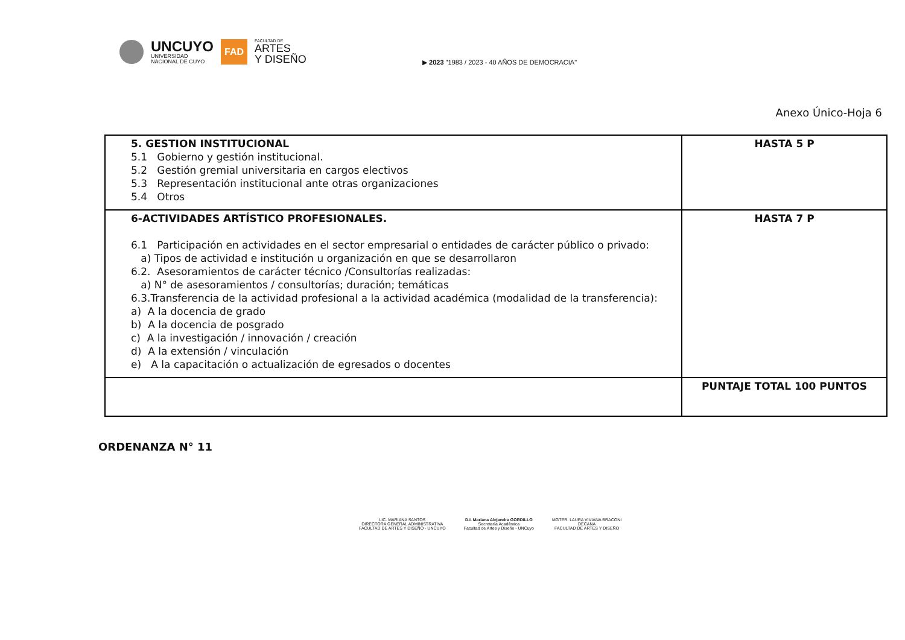UNCUYO
UNIVERSIDAD
NACIONAL DE CUYO
FAD
FACULTAD DE
ARTES
Y DISEÑO
▶ 2023 "1983 / 2023 - 40 AÑOS DE DEMOCRACIA"
Anexo Único-Hoja 6
| 5. GESTION INSTITUCIONAL 5.1 Gobierno y gestión institucional. 5.2 Gestión gremial universitaria en cargos electivos 5.3 Representación institucional ante otras organizaciones 5.4 Otros | HASTA 5 P |
| 6-ACTIVIDADES ARTÍSTICO PROFESIONALES. 6.1 Participación en actividades en el sector empresarial o entidades de carácter público o privado: a) Tipos de actividad e institución u organización en que se desarrollaron 6.2. Asesoramientos de carácter técnico /Consultorías realizadas: a) N° de asesoramientos / consultorías; duración; temáticas 6.3.Transferencia de la actividad profesional a la actividad académica (modalidad de la transferencia): a) A la docencia de grado b) A la docencia de posgrado c) A la investigación / innovación / creación d) A la extensión / vinculación e) A la capacitación o actualización de egresados o docentes | HASTA 7 P |
| | PUNTAJE TOTAL 100 PUNTOS |
ORDENANZA N° 11
LIC. MARIANA SANTOS
DIRECTORA GENERAL ADMINISTRATIVA
FACULTAD DE ARTES Y DISEÑO - UNCUYO
D.I. Mariana Alejandra GORDILLO
Secretaría Académica
Facultad de Artes y Diseño - UNCuyo
MGTER. LAURA VIVIANA BRACONI
DECANA
FACULTAD DE ARTES Y DISEÑO